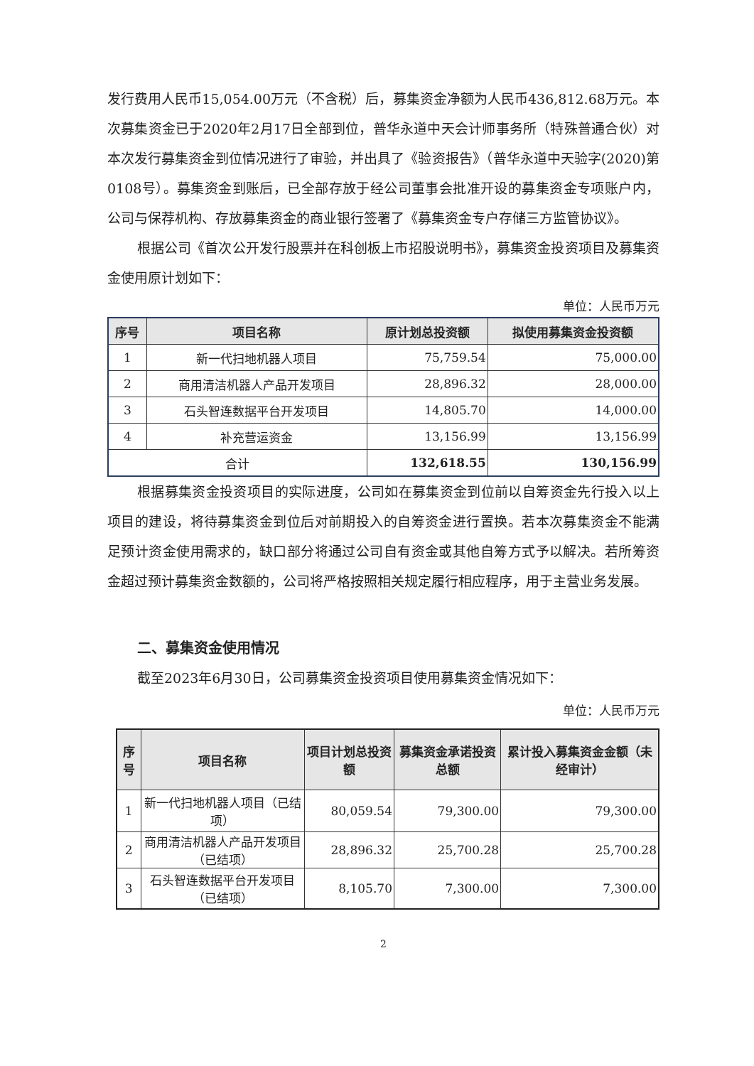发行费用人民币15,054.00万元（不含税）后，募集资金净额为人民币436,812.68万元。本次募集资金已于2020年2月17日全部到位，普华永道中天会计师事务所（特殊普通合伙）对本次发行募集资金到位情况进行了审验，并出具了《验资报告》（普华永道中天验字(2020)第0108号）。募集资金到账后，已全部存放于经公司董事会批准开设的募集资金专项账户内，公司与保荐机构、存放募集资金的商业银行签署了《募集资金专户存储三方监管协议》。
根据公司《首次公开发行股票并在科创板上市招股说明书》，募集资金投资项目及募集资金使用原计划如下：
单位：人民币万元
| 序号 | 项目名称 | 原计划总投资额 | 拟使用募集资金投资额 |
| --- | --- | --- | --- |
| 1 | 新一代扫地机器人项目 | 75,759.54 | 75,000.00 |
| 2 | 商用清洁机器人产品开发项目 | 28,896.32 | 28,000.00 |
| 3 | 石头智连数据平台开发项目 | 14,805.70 | 14,000.00 |
| 4 | 补充营运资金 | 13,156.99 | 13,156.99 |
| 合计 | | 132,618.55 | 130,156.99 |
根据募集资金投资项目的实际进度，公司如在募集资金到位前以自筹资金先行投入以上项目的建设，将待募集资金到位后对前期投入的自筹资金进行置换。若本次募集资金不能满足预计资金使用需求的，缺口部分将通过公司自有资金或其他自筹方式予以解决。若所筹资金超过预计募集资金数额的，公司将严格按照相关规定履行相应程序，用于主营业务发展。
二、募集资金使用情况
截至2023年6月30日，公司募集资金投资项目使用募集资金情况如下：
单位：人民币万元
| 序号 | 项目名称 | 项目计划总投资额 | 募集资金承诺投资总额 | 累计投入募集资金金额（未经审计） |
| --- | --- | --- | --- | --- |
| 1 | 新一代扫地机器人项目（已结项） | 80,059.54 | 79,300.00 | 79,300.00 |
| 2 | 商用清洁机器人产品开发项目（已结项） | 28,896.32 | 25,700.28 | 25,700.28 |
| 3 | 石头智连数据平台开发项目（已结项） | 8,105.70 | 7,300.00 | 7,300.00 |
2